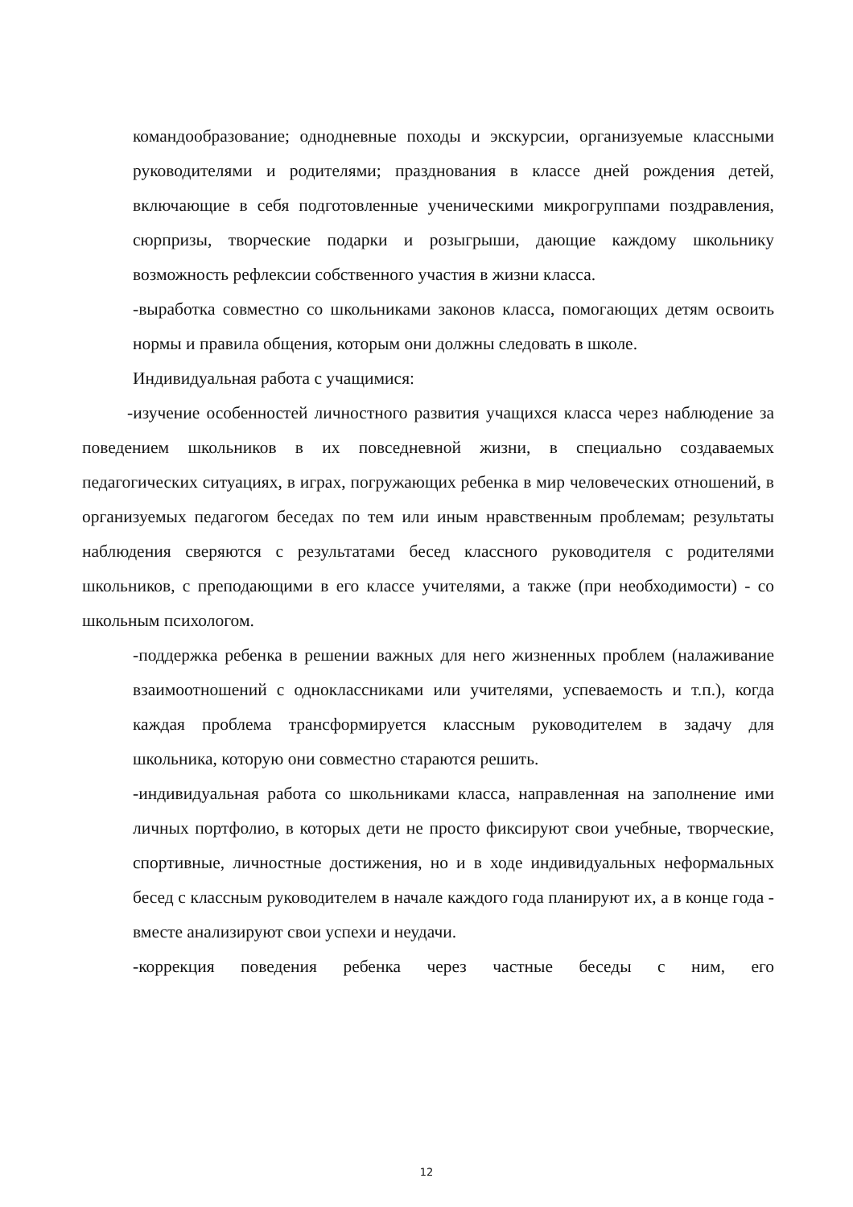командообразование; однодневные походы и экскурсии, организуемые классными руководителями и родителями; празднования в классе дней рождения детей, включающие в себя подготовленные ученическими микрогруппами поздравления, сюрпризы, творческие подарки и розыгрыши, дающие каждому школьнику возможность рефлексии собственного участия в жизни класса.
-выработка совместно со школьниками законов класса, помогающих детям освоить нормы и правила общения, которым они должны следовать в школе.
Индивидуальная работа с учащимися:
-изучение особенностей личностного развития учащихся класса через наблюдение за поведением школьников в их повседневной жизни, в специально создаваемых педагогических ситуациях, в играх, погружающих ребенка в мир человеческих отношений, в организуемых педагогом беседах по тем или иным нравственным проблемам; результаты наблюдения сверяются с результатами бесед классного руководителя с родителями школьников, с преподающими в его классе учителями, а также (при необходимости) - со школьным психологом.
-поддержка ребенка в решении важных для него жизненных проблем (налаживание взаимоотношений с одноклассниками или учителями, успеваемость и т.п.), когда каждая проблема трансформируется классным руководителем в задачу для школьника, которую они совместно стараются решить.
-индивидуальная работа со школьниками класса, направленная на заполнение ими личных портфолио, в которых дети не просто фиксируют свои учебные, творческие, спортивные, личностные достижения, но и в ходе индивидуальных неформальных бесед с классным руководителем в начале каждого года планируют их, а в конце года - вместе анализируют свои успехи и неудачи.
-коррекция поведения ребенка через частные беседы с ним, его
12